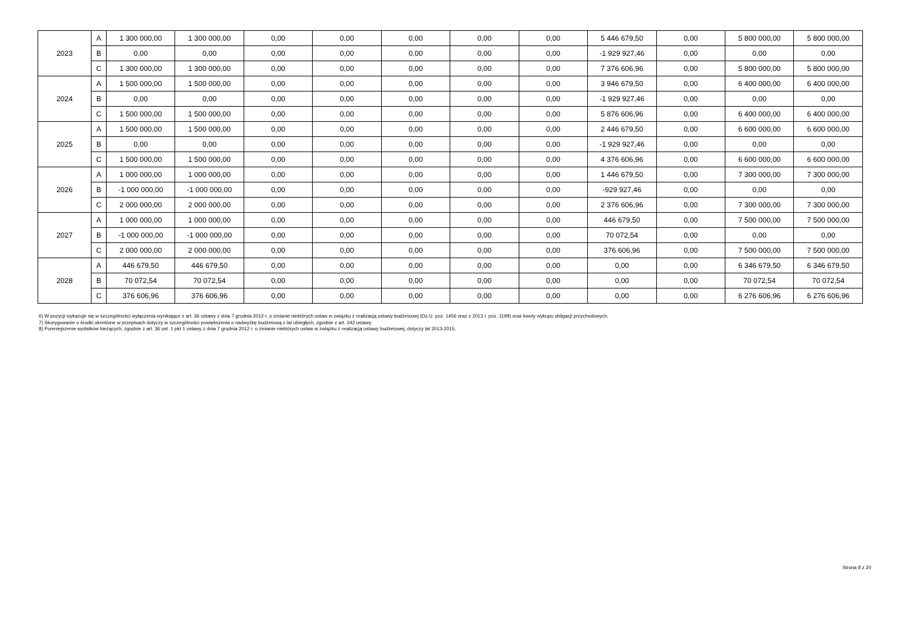| 2023 | A | 1 300 000,00 | 1 300 000,00 | 0,00 | 0,00 | 0,00 | 0,00 | 0,00 | 5 446 679,50 | 0,00 | 5 800 000,00 | 5 800 000,00 |
| | B | 0,00 | 0,00 | 0,00 | 0,00 | 0,00 | 0,00 | 0,00 | -1 929 927,46 | 0,00 | 0,00 | 0,00 |
| | C | 1 300 000,00 | 1 300 000,00 | 0,00 | 0,00 | 0,00 | 0,00 | 0,00 | 7 376 606,96 | 0,00 | 5 800 000,00 | 5 800 000,00 |
| 2024 | A | 1 500 000,00 | 1 500 000,00 | 0,00 | 0,00 | 0,00 | 0,00 | 0,00 | 3 946 679,50 | 0,00 | 6 400 000,00 | 6 400 000,00 |
| | B | 0,00 | 0,00 | 0,00 | 0,00 | 0,00 | 0,00 | 0,00 | -1 929 927,46 | 0,00 | 0,00 | 0,00 |
| | C | 1 500 000,00 | 1 500 000,00 | 0,00 | 0,00 | 0,00 | 0,00 | 0,00 | 5 876 606,96 | 0,00 | 6 400 000,00 | 6 400 000,00 |
| 2025 | A | 1 500 000,00 | 1 500 000,00 | 0,00 | 0,00 | 0,00 | 0,00 | 0,00 | 2 446 679,50 | 0,00 | 6 600 000,00 | 6 600 000,00 |
| | B | 0,00 | 0,00 | 0,00 | 0,00 | 0,00 | 0,00 | 0,00 | -1 929 927,46 | 0,00 | 0,00 | 0,00 |
| | C | 1 500 000,00 | 1 500 000,00 | 0,00 | 0,00 | 0,00 | 0,00 | 0,00 | 4 376 606,96 | 0,00 | 6 600 000,00 | 6 600 000,00 |
| 2026 | A | 1 000 000,00 | 1 000 000,00 | 0,00 | 0,00 | 0,00 | 0,00 | 0,00 | 1 446 679,50 | 0,00 | 7 300 000,00 | 7 300 000,00 |
| | B | -1 000 000,00 | -1 000 000,00 | 0,00 | 0,00 | 0,00 | 0,00 | 0,00 | -929 927,46 | 0,00 | 0,00 | 0,00 |
| | C | 2 000 000,00 | 2 000 000,00 | 0,00 | 0,00 | 0,00 | 0,00 | 0,00 | 2 376 606,96 | 0,00 | 7 300 000,00 | 7 300 000,00 |
| 2027 | A | 1 000 000,00 | 1 000 000,00 | 0,00 | 0,00 | 0,00 | 0,00 | 0,00 | 446 679,50 | 0,00 | 7 500 000,00 | 7 500 000,00 |
| | B | -1 000 000,00 | -1 000 000,00 | 0,00 | 0,00 | 0,00 | 0,00 | 0,00 | 70 072,54 | 0,00 | 0,00 | 0,00 |
| | C | 2 000 000,00 | 2 000 000,00 | 0,00 | 0,00 | 0,00 | 0,00 | 0,00 | 376 606,96 | 0,00 | 7 500 000,00 | 7 500 000,00 |
| 2028 | A | 446 679,50 | 446 679,50 | 0,00 | 0,00 | 0,00 | 0,00 | 0,00 | 0,00 | 0,00 | 6 346 679,50 | 6 346 679,50 |
| | B | 70 072,54 | 70 072,54 | 0,00 | 0,00 | 0,00 | 0,00 | 0,00 | 0,00 | 0,00 | 70 072,54 | 70 072,54 |
| | C | 376 606,96 | 376 606,96 | 0,00 | 0,00 | 0,00 | 0,00 | 0,00 | 0,00 | 0,00 | 6 276 606,96 | 6 276 606,96 |
6) W pozycji wykazuje się w szczególności wyłączenia wynikające z art. 36 ustawy z dnia 7 grudnia 2012 r. o zmianie niektórych ustaw w związku z realizacją ustawy budżetowej (Dz.U. poz. 1456 oraz z 2013 r. poz. 1199) oraz kwoty wykupu obligacji przychodowych.
7) Skorygowanie o środki określone w przepisach dotyczy w szczególności powiększenia o nadwyżkę budżetową z lat ubiegłych, zgodnie z art. 242 ustawy.
8) Pomniejszenie wydatków bieżących, zgodnie z art. 36 ust. 1 pkt 1 ustawy z dnia 7 grudnia 2012 r. o zmianie niektórych ustaw w związku z realizacją ustawy budżetowej, dotyczy lat 2013-2015.
Strona 8 z 20